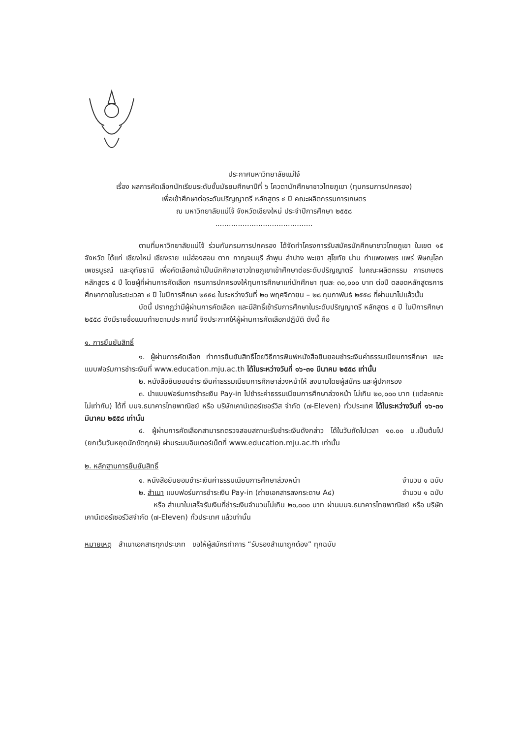ประกาศมหาวิทยาลัยแม่โจ้
เรื่อง ผลการคัดเลือกนักเรียนระดับชั้นมัธยมศึกษาปีที่ ๖ โควตานักศึกษาชาวไทยภูเขา (ทุนกรมการปกครอง)
เพื่อเข้าศึกษาต่อระดับปริญญาตรี หลักสูตร ๔ ปี คณะผลิตกรรมการเกษตร
ณ มหาวิทยาลัยแม่โจ้ จังหวัดเชียงใหม่ ประจำปีการศึกษา ๒๕๕๘
...........................................
ตามที่มหาวิทยาลัยแม่โจ้ ร่วมกับกรมการปกครอง ได้จัดทำโครงการรับสมัครนักศึกษาชาวไทยภูเขา ในเขต ๑๕ จังหวัด ได้แก่ เชียงใหม่ เชียงราย แม่ฮ่องสอน ตาก กาญจนบุรี ลำพูน ลำปาง พะเยา สุโขทัย น่าน กำแพงเพชร แพร่ พิษณุโลก เพชรบูรณ์ และอุทัยธานี เพื่อคัดเลือกเข้าเป็นนักศึกษาชาวไทยภูเขาเข้าศึกษาต่อระดับปริญญาตรี ในคณะผลิตกรรม การเกษตร หลักสูตร ๔ ปี โดยผู้ที่ผ่านการคัดเลือก กรมการปกครองให้ทุนการศึกษาแก่นักศึกษา ทุนละ ๓๐,๐๐๐ บาท ต่อปี ตลอดหลักสูตรการศึกษาภายในระยะเวลา ๔ ปี ในปีการศึกษา ๒๕๕๘ ในระหว่างวันที่ ๒๐ พฤศจิกายน – ๒๘ กุมภาพันธ์ ๒๕๕๘ ที่ผ่านมาไปแล้วนั้น
บัดนี้ ปรากฏว่ามีผู้ผ่านการคัดเลือก และมีสิทธิ์เข้ารับการศึกษาในระดับปริญญาตรี หลักสูตร ๔ ปี ในปีการศึกษา ๒๕๕๘ ดังมีรายชื่อแนบท้ายตามประกาศนี้ จึงประกาศให้ผู้ผ่านการคัดเลือกปฏิบัติ ดังนี้ คือ
๑. การยืนยันสิทธิ์
๑. ผู้ผ่านการคัดเลือก ทำการยืนยันสิทธิ์โดยวิธีการพิมพ์หนังสือยินยอมชำระเงินค่าธรรมเนียมการศึกษา และ แบบฟอร์มการชำระเงินที่ www.education.mju.ac.th ได้ในระหว่างวันที่ ๑๖-๓๑ มีนาคม ๒๕๕๘ เท่านั้น
๒. หนังสือยินยอมชำระเงินค่าธรรมเนียมการศึกษาล่วงหน้าให้ ลงนามโดยผู้สมัคร และผู้ปกครอง
๓. นำแบบฟอร์มการชำระเงิน Pay-in ไปชำระค่าธรรมเนียมการศึกษาล่วงหน้า ไม่เกิน ๒๐,๐๐๐ บาท (แต่ละคณะไม่เท่ากัน) ได้ที่ บมจ.ธนาคารไทยพาณิชย์ หรือ บริษัทเคาน์เตอร์เซอร์วิส จำกัด (๗-Eleven) ทั่วประเทศ ได้ในระหว่างวันที่ ๑๖-๓๑ มีนาคม ๒๕๕๘ เท่านั้น
๔. ผู้ผ่านการคัดเลือกสามารถตรวจสอบสถานะรับชำระเงินดังกล่าว ได้ในวันถัดไปเวลา ๑๐.๐๐ น.เป็นต้นไป (ยกเว้นวันหยุดนักขัตฤกษ์) ผ่านระบบอินเตอร์เน็ตที่ www.education.mju.ac.th เท่านั้น
๒. หลักฐานการยืนยันสิทธิ์
๑. หนังสือยินยอมชำระเงินค่าธรรมเนียมการศึกษาล่วงหน้า จำนวน ๑ ฉบับ
๒. สำเนา แบบฟอร์มการชำระเงิน Pay-in (ถ่ายเอกสารลงกระดาษ A๔) จำนวน ๑ ฉบับ
หรือ สำเนาใบเสร็จรับเงินที่ชำระเงินจำนวนไม่เกิน ๒๐,๐๐๐ บาท ผ่านบมจ.ธนาคารไทยพาณิชย์ หรือ บริษัท เคาน์เตอร์เซอร์วิสจำกัด (๗-Eleven) ทั่วประเทศ แล้วเท่านั้น
หมายเหตุ สำเนาเอกสารทุกประเภท ขอให้ผู้สมัครทำการ “รับรองสำเนาถูกต้อง” ทุกฉบับ